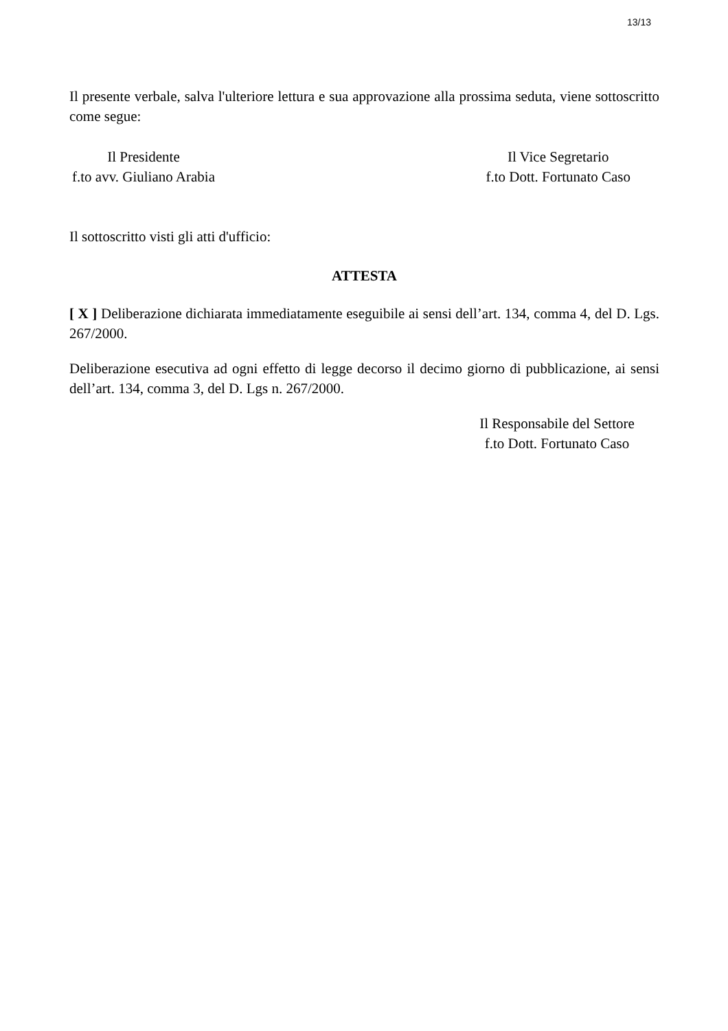13/13
Il presente verbale, salva l'ulteriore lettura e sua approvazione alla prossima seduta, viene sottoscritto come segue:
Il Presidente
f.to avv. Giuliano Arabia
Il Vice Segretario
f.to Dott. Fortunato Caso
Il sottoscritto visti gli atti d'ufficio:
ATTESTA
[ X ] Deliberazione dichiarata immediatamente eseguibile ai sensi dell’art. 134, comma 4, del D. Lgs. 267/2000.
Deliberazione esecutiva ad ogni effetto di legge decorso il decimo giorno di pubblicazione, ai sensi dell’art. 134, comma 3, del D. Lgs n. 267/2000.
Il Responsabile del Settore
f.to Dott. Fortunato Caso